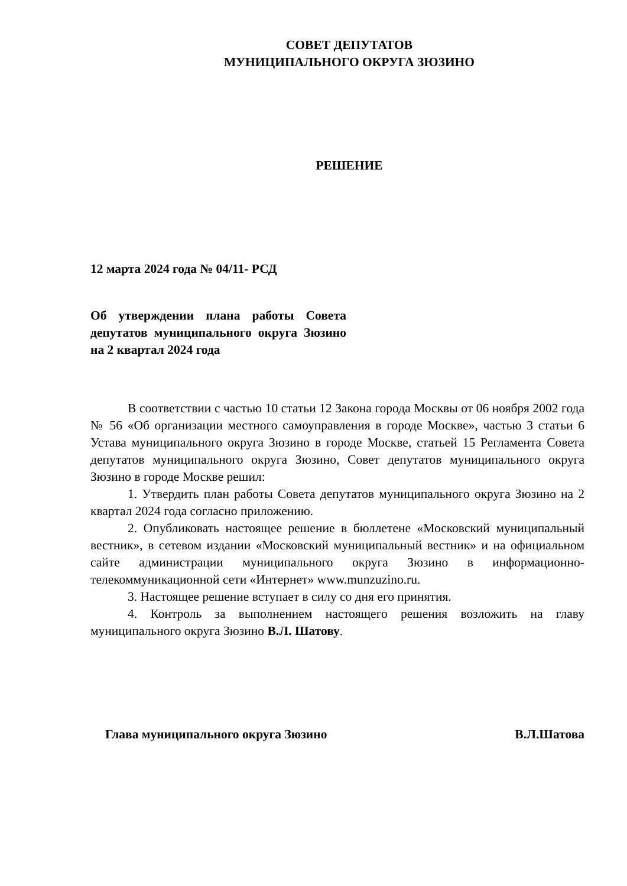СОВЕТ ДЕПУТАТОВ
МУНИЦИПАЛЬНОГО ОКРУГА ЗЮЗИНО
РЕШЕНИЕ
12 марта 2024 года № 04/11- РСД
Об утверждении плана работы Совета депутатов муниципального округа Зюзино на 2 квартал 2024 года
В соответствии с частью 10 статьи 12 Закона города Москвы от 06 ноября 2002 года № 56 «Об организации местного самоуправления в городе Москве», частью 3 статьи 6 Устава муниципального округа Зюзино в городе Москве, статьей 15 Регламента Совета депутатов муниципального округа Зюзино, Совет депутатов муниципального округа Зюзино в городе Москве решил:
1. Утвердить план работы Совета депутатов муниципального округа Зюзино на 2 квартал 2024 года согласно приложению.
2. Опубликовать настоящее решение в бюллетене «Московский муниципальный вестник», в сетевом издании «Московский муниципальный вестник» и на официальном сайте администрации муниципального округа Зюзино в информационно-телекоммуникационной сети «Интернет» www.munzuzino.ru.
3. Настоящее решение вступает в силу со дня его принятия.
4. Контроль за выполнением настоящего решения возложить на главу муниципального округа Зюзино В.Л. Шатову.
Глава муниципального округа Зюзино В.Л.Шатова